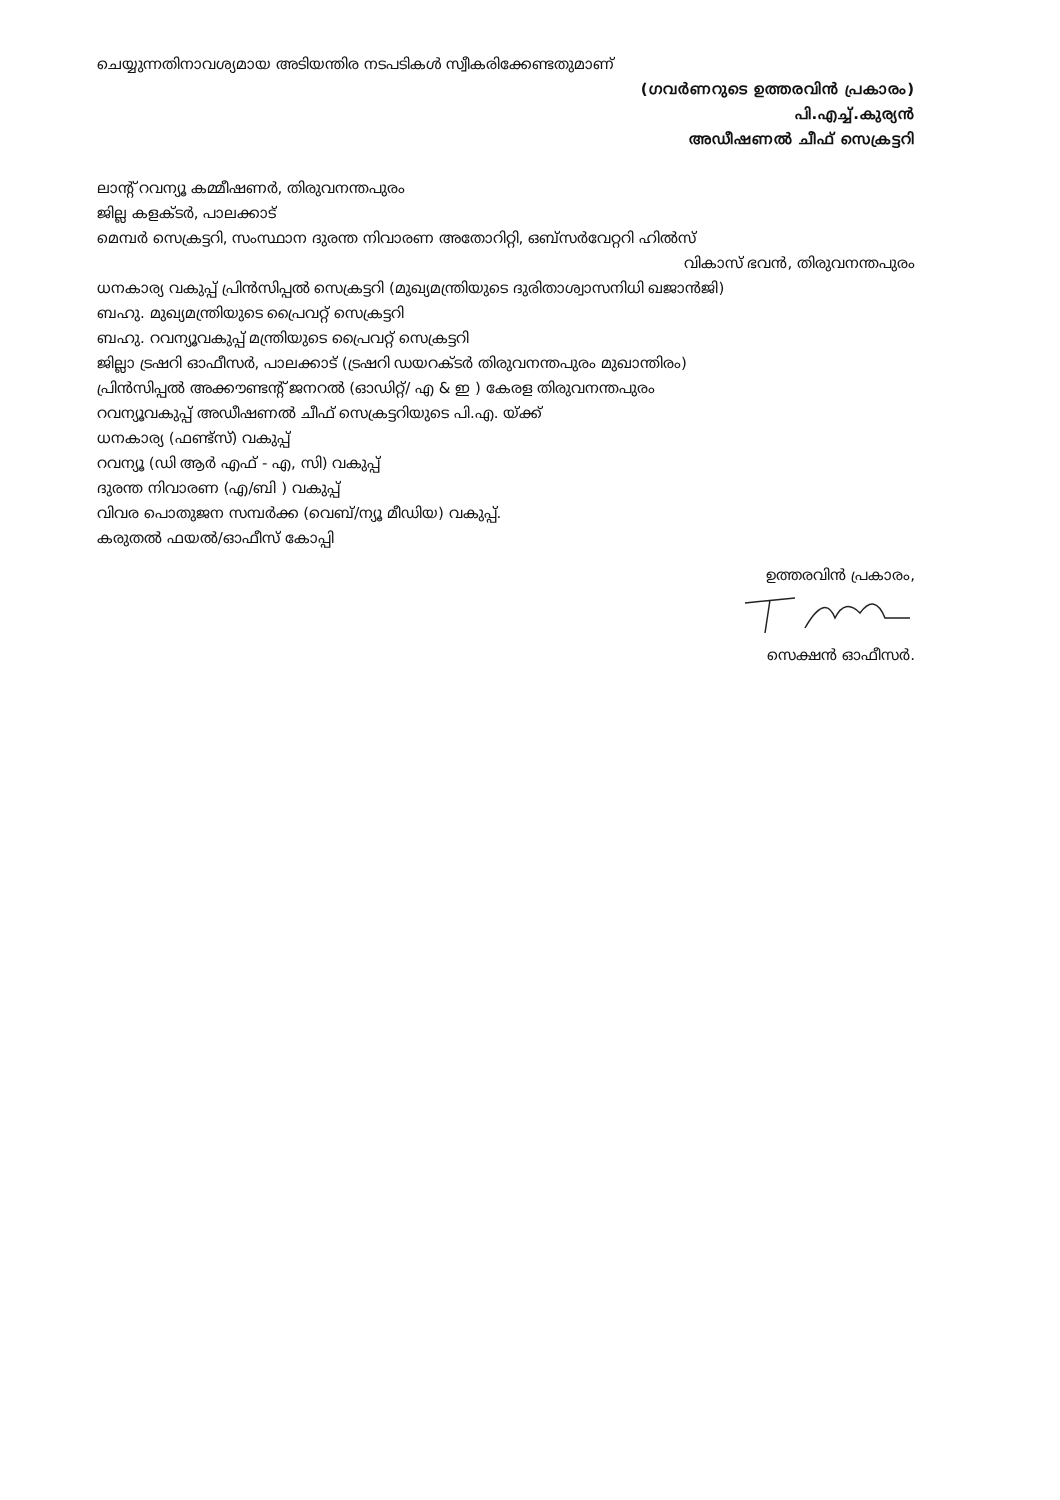ചെയ്യുന്നതിനാവശ്യമായ അടിയന്തിര നടപടികൾ സ്വീകരിക്കേണ്ടതുമാണ്
(ഗവർണറുടെ ഉത്തരവിൻ പ്രകാരം)
പി.എച്ച്.കുര്യൻ
അഡീഷണൽ ചീഫ് സെക്രട്ടറി
ലാന്റ് റവന്യൂ കമ്മീഷണർ, തിരുവനന്തപുരം
ജില്ല കളക്ടർ, പാലക്കാട്
മെമ്പർ സെക്രട്ടറി, സംസ്ഥാന ദുരന്ത നിവാരണ അതോറിറ്റി, ഒബ്സർവേറ്ററി ഹിൽസ്
വികാസ് ഭവൻ, തിരുവനന്തപുരം
ധനകാര്യ വകുപ്പ് പ്രിൻസിപ്പൽ സെക്രട്ടറി (മുഖ്യമന്ത്രിയുടെ ദുരിതാശ്വാസനിധി ഖജാൻജി)
ബഹു. മുഖ്യമന്ത്രിയുടെ പ്രൈവറ്റ് സെക്രട്ടറി
ബഹു. റവന്യൂവകുപ്പ് മന്ത്രിയുടെ പ്രൈവറ്റ് സെക്രട്ടറി
ജില്ലാ ട്രഷറി ഓഫീസർ, പാലക്കാട് (ട്രഷറി ഡയറക്ടർ തിരുവനന്തപുരം മുഖാന്തിരം)
പ്രിൻസിപ്പൽ അക്കൗണ്ടന്റ് ജനറൽ (ഓഡിറ്റ്/ എ & ഇ ) കേരള തിരുവനന്തപുരം
റവന്യൂവകുപ്പ് അഡീഷണൽ ചീഫ് സെക്രട്ടറിയുടെ പി.എ. യ്ക്ക്
ധനകാര്യ (ഫണ്ട്സ്) വകുപ്പ്
റവന്യൂ (ഡി ആർ എഫ് - എ, സി) വകുപ്പ്
ദുരന്ത നിവാരണ (എ/ബി ) വകുപ്പ്
വിവര പൊതുജന സമ്പർക്ക (വെബ്/ന്യൂ മീഡിയ) വകുപ്പ്.
കരുതൽ ഫയൽ/ഓഫീസ് കോപ്പി
ഉത്തരവിൻ പ്രകാരം,
സെക്ഷൻ ഓഫീസർ.